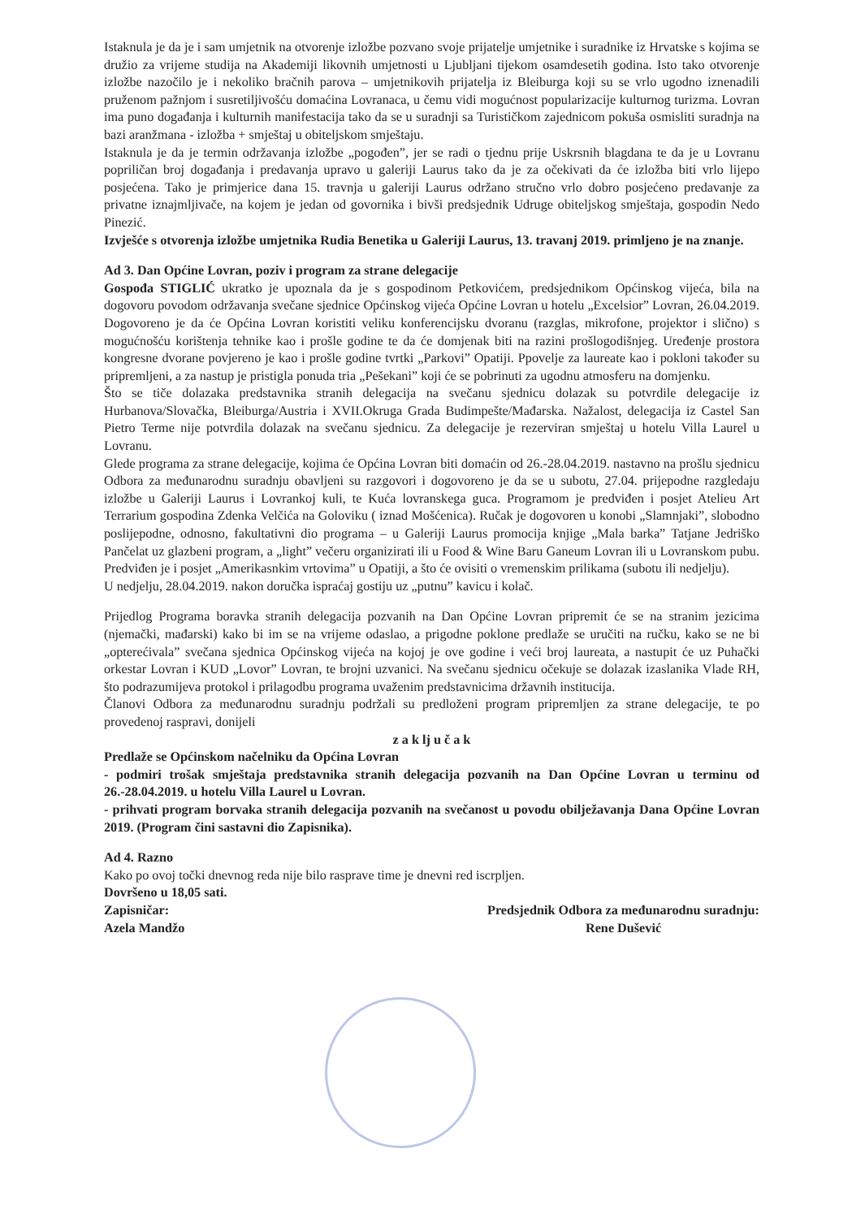Istaknula je da je i sam umjetnik na otvorenje izložbe pozvano svoje prijatelje umjetnike i suradnike iz Hrvatske s kojima se družio za vrijeme studija na Akademiji likovnih umjetnosti u Ljubljani tijekom osamdesetih godina. Isto tako otvorenje izložbe nazočilo je i nekoliko bračnih parova – umjetnikovih prijatelja iz Bleiburga koji su se vrlo ugodno iznenadili pruženom pažnjom i susretiljivošću domaćina Lovranaca, u čemu vidi mogućnost popularizacije kulturnog turizma. Lovran ima puno događanja i kulturnih manifestacija tako da se u suradnji sa Turističkom zajednicom pokuša osmisliti suradnja na bazi aranžmana - izložba + smještaj u obiteljskom smještaju.
Istaknula je da je termin održavanja izložbe „pogođen”, jer se radi o tjednu prije Uskrsnih blagdana te da je u Lovranu popriličan broj događanja i predavanja upravo u galeriji Laurus tako da je za očekivati da će izložba biti vrlo lijepo posjećena. Tako je primjerice dana 15. travnja u galeriji Laurus održano stručno vrlo dobro posjećeno predavanje za privatne iznajmljivače, na kojem je jedan od govornika i bivši predsjednik Udruge obiteljskog smještaja, gospodin Nedo Pinezić.
Izvješće s otvorenja izložbe umjetnika Rudia Benetika u Galeriji Laurus, 13. travanj 2019. primljeno je na znanje.
Ad 3. Dan Općine Lovran, poziv i program za strane delegacije
Gospođa STIGLIĆ ukratko je upoznala da je s gospodinom Petkovićem, predsjednikom Općinskog vijeća, bila na dogovoru povodom održavanja svečane sjednice Općinskog vijeća Općine Lovran u hotelu „Excelsior” Lovran, 26.04.2019. Dogovoreno je da će Općina Lovran koristiti veliku konferencijsku dvoranu (razglas, mikrofone, projektor i slično) s mogućnošću korištenja tehnike kao i prošle godine te da će domjenak biti na razini prošlogodišnjeg. Uređenje prostora kongresne dvorane povjereno je kao i prošle godine tvrtki „Parkovi” Opatiji. Ppovelje za laureate kao i pokloni također su pripremljeni, a za nastup je pristigla ponuda tria „Pešekani” koji će se pobrinuti za ugodnu atmosferu na domjenku.
Što se tiče dolazaka predstavnika stranih delegacija na svečanu sjednicu dolazak su potvrdile delegacije iz Hurbanova/Slovačka, Bleiburga/Austria i XVII.Okruga Grada Budimpešte/Mađarska. Nažalost, delegacija iz Castel San Pietro Terme nije potvrdila dolazak na svečanu sjednicu. Za delegacije je rezerviran smještaj u hotelu Villa Laurel u Lovranu.
Glede programa za strane delegacije, kojima će Općina Lovran biti domaćin od 26.-28.04.2019. nastavno na prošlu sjednicu Odbora za međunarodnu suradnju obavljeni su razgovori i dogovoreno je da se u subotu, 27.04. prijepodne razgledaju izložbe u Galeriji Laurus i Lovrankoj kuli, te Kuća lovranskega guca. Programom je predviđen i posjet Atelieu Art Terrarium gospodina Zdenka Velčića na Goloviku ( iznad Mošćenica). Ručak je dogovoren u konobi „Slamnjaki”, slobodno poslijepodne, odnosno, fakultativni dio programa – u Galeriji Laurus promocija knjige „Mala barka” Tatjane Jedriško Pančelat uz glazbeni program, a „light” večeru organizirati ili u Food & Wine Baru Ganeum Lovran ili u Lovranskom pubu. Predviđen je i posjet „Amerikasnkim vrtovima” u Opatiji, a što će ovisiti o vremenskim prilikama (subotu ili nedjelju).
U nedjelju, 28.04.2019. nakon doručka ispraćaj gostiju uz „putnu” kavicu i kolač.
Prijedlog Programa boravka stranih delegacija pozvanih na Dan Općine Lovran pripremit će se na stranim jezicima (njemački, mađarski) kako bi im se na vrijeme odaslao, a prigodne poklone predlaže se uručiti na ručku, kako se ne bi „opterećivala” svečana sjednica Općinskog vijeća na kojoj je ove godine i veći broj laureata, a nastupit će uz Puhački orkestar Lovran i KUD „Lovor” Lovran, te brojni uzvanici. Na svečanu sjednicu očekuje se dolazak izaslanika Vlade RH, što podrazumijeva protokol i prilagodbu programa uvaženim predstavnicima državnih institucija.
Članovi Odbora za međunarodnu suradnju podržali su predloženi program pripremljen za strane delegacije, te po provedenoj raspravi, donijeli
z a k lj u č a k
Predlaže se Općinskom načelniku da Općina Lovran
- podmiri trošak smještaja predstavnika stranih delegacija pozvanih na Dan Općine Lovran u terminu od 26.-28.04.2019. u hotelu Villa Laurel u Lovran.
- prihvati program borvaka stranih delegacija pozvanih na svečanost u povodu obilježavanja Dana Općine Lovran 2019. (Program čini sastavni dio Zapisnika).
Ad 4. Razno
Kako po ovoj točki dnevnog reda nije bilo rasprave time je dnevni red iscrpljen.
Dovršeno u 18,05 sati.
Zapisničar:
Azela Mandžo
Predsjednik Odbora za međunarodnu suradnju:
Rene Dušević